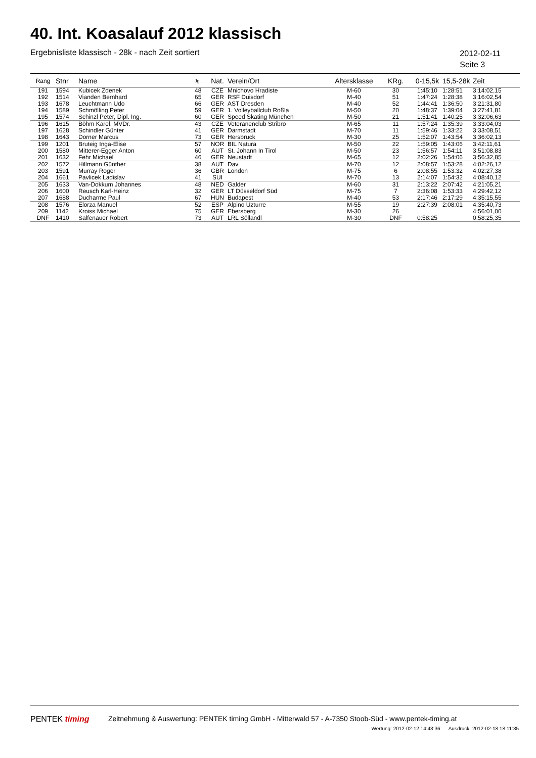40. Int. Koasalauf 2012 klassisch
Ergebnisliste klassisch - 28k - nach Zeit sortiert
2012-02-11
Seite 3
| Rang | Stnr | Name | Jg. | Nat. | Verein/Ort | Altersklasse | KRg. | 0-15,5k | 15,5-28k | Zeit |
| --- | --- | --- | --- | --- | --- | --- | --- | --- | --- | --- |
| 191 | 1594 | Kubicek Zdenek | 48 | CZE | Mnichovo Hradiste | M-60 | 30 | 1:45:10 | 1:28:51 | 3:14:02,15 |
| 192 | 1514 | Vianden Bernhard | 65 | GER | RSF Duisdorf | M-40 | 51 | 1:47:24 | 1:28:38 | 3:16:02,54 |
| 193 | 1678 | Leuchtmann Udo | 66 | GER | AST Dresden | M-40 | 52 | 1:44:41 | 1:36:50 | 3:21:31,80 |
| 194 | 1589 | Schmölling Peter | 59 | GER | 1. Volleyballclub Roßla | M-50 | 20 | 1:48:37 | 1:39:04 | 3:27:41,81 |
| 195 | 1574 | Schinzl Peter, Dipl. Ing. | 60 | GER | Speed Skating München | M-50 | 21 | 1:51:41 | 1:40:25 | 3:32:06,63 |
| 196 | 1615 | Böhm Karel, MVDr. | 43 | CZE | Veteranenclub Stribro | M-65 | 11 | 1:57:24 | 1:35:39 | 3:33:04,03 |
| 197 | 1628 | Schindler Günter | 41 | GER | Darmstadt | M-70 | 11 | 1:59:46 | 1:33:22 | 3:33:08,51 |
| 198 | 1643 | Dorner Marcus | 73 | GER | Hersbruck | M-30 | 25 | 1:52:07 | 1:43:54 | 3:36:02,13 |
| 199 | 1201 | Bruteig Inga-Elise | 57 | NOR | BIL Natura | M-50 | 22 | 1:59:05 | 1:43:06 | 3:42:11,61 |
| 200 | 1580 | Mitterer-Egger Anton | 60 | AUT | St. Johann In Tirol | M-50 | 23 | 1:56:57 | 1:54:11 | 3:51:08,83 |
| 201 | 1632 | Fehr Michael | 46 | GER | Neustadt | M-65 | 12 | 2:02:26 | 1:54:06 | 3:56:32,85 |
| 202 | 1572 | Hillmann Günther | 38 | AUT | Dav | M-70 | 12 | 2:08:57 | 1:53:28 | 4:02:26,12 |
| 203 | 1591 | Murray Roger | 36 | GBR | London | M-75 | 6 | 2:08:55 | 1:53:32 | 4:02:27,38 |
| 204 | 1661 | Pavlicek Ladislav | 41 | SUI | | M-70 | 13 | 2:14:07 | 1:54:32 | 4:08:40,12 |
| 205 | 1633 | Van-Dokkum Johannes | 48 | NED | Galder | M-60 | 31 | 2:13:22 | 2:07:42 | 4:21:05,21 |
| 206 | 1600 | Reusch Karl-Heinz | 32 | GER | LT Düsseldorf Süd | M-75 | 7 | 2:36:08 | 1:53:33 | 4:29:42,12 |
| 207 | 1688 | Ducharme Paul | 67 | HUN | Budapest | M-40 | 53 | 2:17:46 | 2:17:29 | 4:35:15,55 |
| 208 | 1576 | Elorza Manuel | 52 | ESP | Alpino Uzturre | M-55 | 19 | 2:27:39 | 2:08:01 | 4:35:40,73 |
| 209 | 1142 | Kroiss Michael | 75 | GER | Ebersberg | M-30 | 26 | | | 4:56:01,00 |
| DNF | 1410 | Salfenauer Robert | 73 | AUT | LRL Söllandl | M-30 | DNF | 0:58:25 | | 0:58:25,35 |
PENTEK timing Zeitnehmung & Auswertung: PENTEK timing GmbH - Mitterwald 57 - A-7350 Stoob-Süd - www.pentek-timing.at
Wertung: 2012-02-12 14:43:36 Ausdruck: 2012-02-18 18:11:35